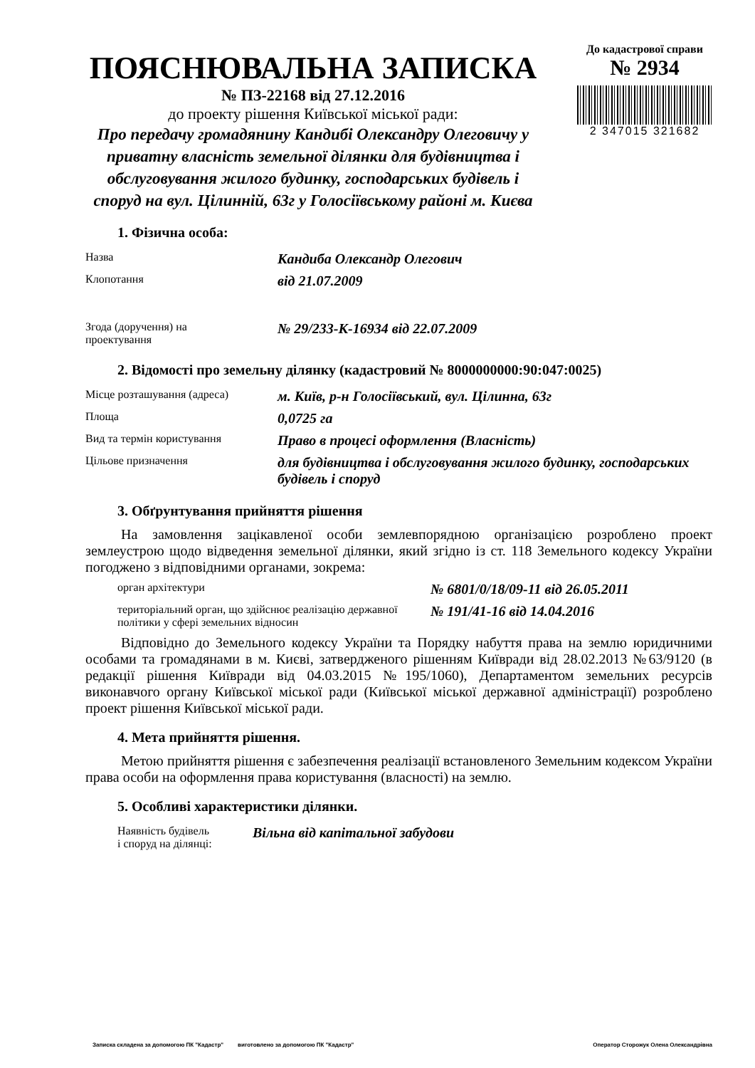ПОЯСНЮВАЛЬНА ЗАПИСКА
№ ПЗ-22168 від 27.12.2016
до проекту рішення Київської міської ради:
Про передачу громадянину Кандибі Олександру Олеговичу у приватну власність земельної ділянки для будівництва і обслуговування жилого будинку, господарських будівель і споруд на вул. Цілинній, 63г у Голосіївському районі м. Києва
До кадастрової справи
№ 2934
2 347015 321682
1. Фізична особа:
| Назва | Кандиба Олександр Олегович |
| Клопотання | від 21.07.2009 |
| Згода (доручення) на проектування | № 29/233-К-16934 від 22.07.2009 |
2. Відомості про земельну ділянку (кадастровий № 8000000000:90:047:0025)
| Місце розташування (адреса) | м. Київ, р-н Голосіївський, вул. Цілинна, 63г |
| Площа | 0,0725 га |
| Вид та термін користування | Право в процесі оформлення (Власність) |
| Цільове призначення | для будівництва і обслуговування жилого будинку, господарських будівель і споруд |
3. Обґрунтування прийняття рішення
На замовлення зацікавленої особи землевпорядною організацією розроблено проект землеустрою щодо відведення земельної ділянки, який згідно із ст. 118 Земельного кодексу України погоджено з відповідними органами, зокрема:
| орган архітектури | № 6801/0/18/09-11 від 26.05.2011 |
| територіальний орган, що здійснює реалізацію державної політики у сфері земельних відносин | № 191/41-16 від 14.04.2016 |
Відповідно до Земельного кодексу України та Порядку набуття права на землю юридичними особами та громадянами в м. Києві, затвердженого рішенням Київради від 28.02.2013 №63/9120 (в редакції рішення Київради від 04.03.2015 №195/1060), Департаментом земельних ресурсів виконавчого органу Київської міської ради (Київської міської державної адміністрації) розроблено проект рішення Київської міської ради.
4. Мета прийняття рішення.
Метою прийняття рішення є забезпечення реалізації встановленого Земельним кодексом України права особи на оформлення права користування (власності) на землю.
5. Особливі характеристики ділянки.
| Наявність будівель і споруд на ділянці: | Вільна від капітальної забудови |
Записка складена за допомогою ПК "Кадастр" виготовлено за допомогою ПК "Кадастр" Оператор Сторожук Олена Олександрівна